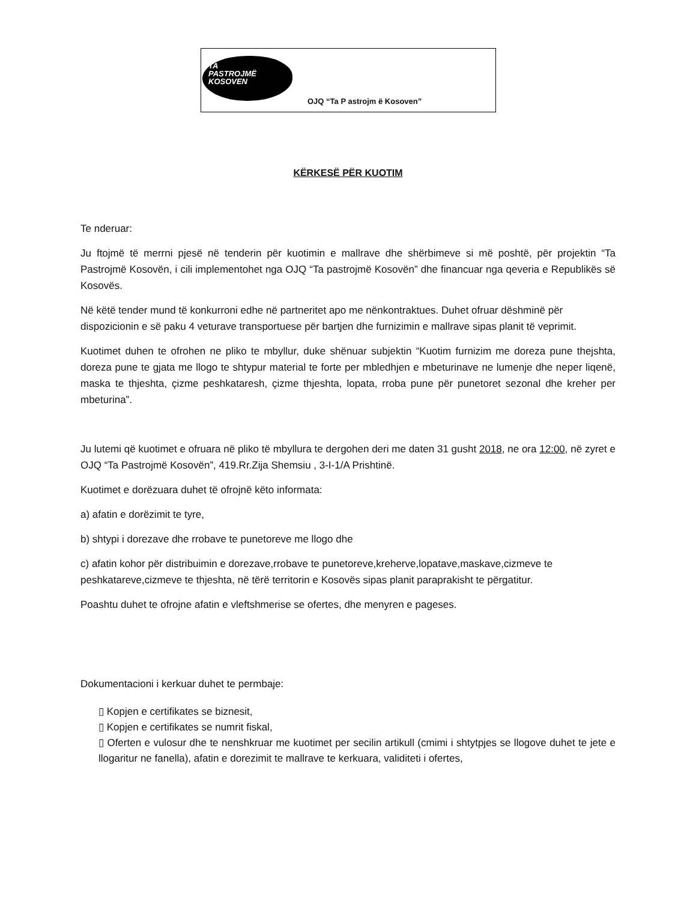TA
PASTROJMË
KOSOVEN
OJQ “Ta P astrojm ë Kosoven”
KËRKESË PËR KUOTIM
Te nderuar:
Ju ftojmë të merrni pjesë në tenderin për kuotimin e mallrave dhe shërbimeve si më poshtë, për projektin “Ta Pastrojmë Kosovën, i cili implementohet nga OJQ “Ta pastrojmë Kosovën” dhe financuar nga qeveria e Republikës së Kosovës.
Në këtë tender mund të konkurroni edhe në partneritet apo me nënkontraktues. Duhet ofruar dëshminë për dispozicionin e së paku 4 veturave transportuese për bartjen dhe furnizimin e mallrave sipas planit të veprimit.
Kuotimet duhen te ofrohen ne pliko te mbyllur, duke shënuar subjektin “Kuotim furnizim me doreza pune thejshta, doreza pune te gjata me llogo te shtypur material te forte per mbledhjen e mbeturinave ne lumenje dhe neper liqenë, maska te thjeshta, çizme peshkataresh, çizme thjeshta, lopata, rroba pune për punetoret sezonal dhe kreher per mbeturina”.
Ju lutemi që kuotimet e ofruara në pliko të mbyllura te dergohen deri me daten 31 gusht 2018, ne ora 12:00, në zyret e OJQ “Ta Pastrojmë Kosovën”, 419.Rr.Zija Shemsiu , 3-I-1/A Prishtinë.
Kuotimet e dorëzuara duhet të ofrojnë këto informata:
a) afatin e dorëzimit te tyre,
b) shtypi i dorezave dhe rrobave te punetoreve me llogo dhe
c) afatin kohor për distribuimin e dorezave,rrobave te punetoreve,kreherve,lopatave,maskave,cizmeve te peshkatareve,cizmeve te thjeshta, në tërë territorin e Kosovës sipas planit paraprakisht te përgatitur.
Poashtu duhet te ofrojne afatin e vleftshmerise se ofertes, dhe menyren e pageses.
Dokumentacioni i kerkuar duhet te permbaje:
▯ Kopjen e certifikates se biznesit,
▯ Kopjen e certifikates se numrit fiskal,
▯ Oferten e vulosur dhe te nenshkruar me kuotimet per secilin artikull (cmimi i shtytpjes se llogove duhet te jete e llogaritur ne fanella), afatin e dorezimit te mallrave te kerkuara, validiteti i ofertes,